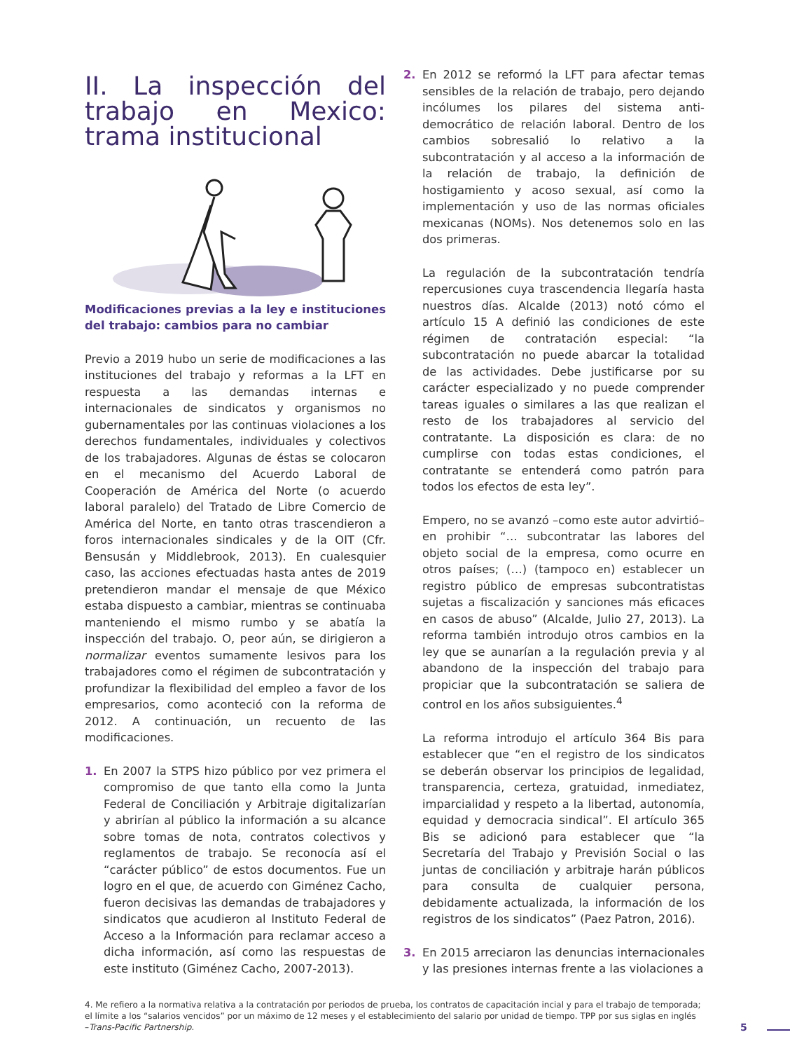II. La inspección del trabajo en Mexico: trama institucional
Modificaciones previas a la ley e instituciones del trabajo: cambios para no cambiar
Previo a 2019 hubo un serie de modificaciones a las instituciones del trabajo y reformas a la LFT en respuesta a las demandas internas e internacionales de sindicatos y organismos no gubernamentales por las continuas violaciones a los derechos fundamentales, individuales y colectivos de los trabajadores. Algunas de éstas se colocaron en el mecanismo del Acuerdo Laboral de Cooperación de América del Norte (o acuerdo laboral paralelo) del Tratado de Libre Comercio de América del Norte, en tanto otras trascendieron a foros internacionales sindicales y de la OIT (Cfr. Bensusán y Middlebrook, 2013). En cualesquier caso, las acciones efectuadas hasta antes de 2019 pretendieron mandar el mensaje de que México estaba dispuesto a cambiar, mientras se continuaba manteniendo el mismo rumbo y se abatía la inspección del trabajo. O, peor aún, se dirigieron a normalizar eventos sumamente lesivos para los trabajadores como el régimen de subcontratación y profundizar la flexibilidad del empleo a favor de los empresarios, como aconteció con la reforma de 2012. A continuación, un recuento de las modificaciones.
1. En 2007 la STPS hizo público por vez primera el compromiso de que tanto ella como la Junta Federal de Conciliación y Arbitraje digitalizarían y abrirían al público la información a su alcance sobre tomas de nota, contratos colectivos y reglamentos de trabajo. Se reconocía así el “carácter público” de estos documentos. Fue un logro en el que, de acuerdo con Giménez Cacho, fueron decisivas las demandas de trabajadores y sindicatos que acudieron al Instituto Federal de Acceso a la Información para reclamar acceso a dicha información, así como las respuestas de este instituto (Giménez Cacho, 2007-2013).
2. En 2012 se reformó la LFT para afectar temas sensibles de la relación de trabajo, pero dejando incólumes los pilares del sistema anti-democrático de relación laboral. Dentro de los cambios sobresalió lo relativo a la subcontratación y al acceso a la información de la relación de trabajo, la definición de hostigamiento y acoso sexual, así como la implementación y uso de las normas oficiales mexicanas (NOMs). Nos detenemos solo en las dos primeras.
La regulación de la subcontratación tendría repercusiones cuya trascendencia llegaría hasta nuestros días. Alcalde (2013) notó cómo el artículo 15 A definió las condiciones de este régimen de contratación especial: “la subcontratación no puede abarcar la totalidad de las actividades. Debe justificarse por su carácter especializado y no puede comprender tareas iguales o similares a las que realizan el resto de los trabajadores al servicio del contratante. La disposición es clara: de no cumplirse con todas estas condiciones, el contratante se entenderá como patrón para todos los efectos de esta ley”.
Empero, no se avanzó –como este autor advirtió– en prohibir “… subcontratar las labores del objeto social de la empresa, como ocurre en otros países; (…) (tampoco en) establecer un registro público de empresas subcontratistas sujetas a fiscalización y sanciones más eficaces en casos de abuso” (Alcalde, Julio 27, 2013). La reforma también introdujo otros cambios en la ley que se aunarían a la regulación previa y al abandono de la inspección del trabajo para propiciar que la subcontratación se saliera de control en los años subsiguientes.<sup>4</sup>
La reforma introdujo el artículo 364 Bis para establecer que “en el registro de los sindicatos se deberán observar los principios de legalidad, transparencia, certeza, gratuidad, inmediatez, imparcialidad y respeto a la libertad, autonomía, equidad y democracia sindical”. El artículo 365 Bis se adicionó para establecer que “la Secretaría del Trabajo y Previsión Social o las juntas de conciliación y arbitraje harán públicos para consulta de cualquier persona, debidamente actualizada, la información de los registros de los sindicatos” (Paez Patron, 2016).
3. En 2015 arreciaron las denuncias internacionales y las presiones internas frente a las violaciones a
4. Me refiero a la normativa relativa a la contratación por periodos de prueba, los contratos de capacitación incial y para el trabajo de temporada; el límite a los “salarios vencidos” por un máximo de 12 meses y el establecimiento del salario por unidad de tiempo. TPP por sus siglas en inglés –Trans-Pacific Partnership.
5